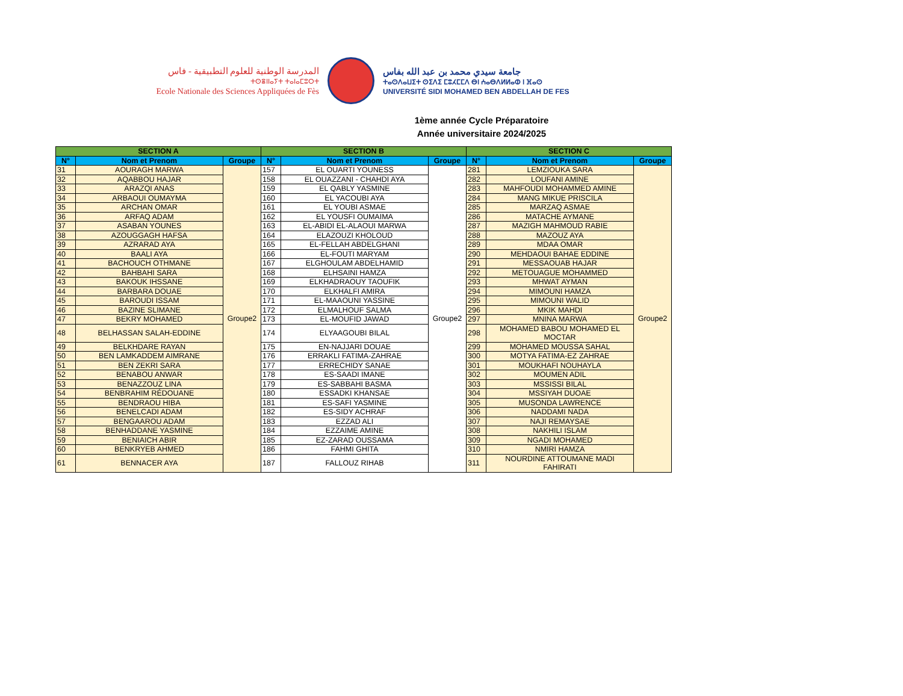المدرسة الوطنية للعلوم التطبيقية - فاس
ⵜⵙⴻⵏⵏⴰⵢⵜ ⵜⴰⵏⴰⵎⵓⵔⵜ
Ecole Nationale des Sciences Appliquées de Fès
جامعة سيدي محمد بن عبد الله بفاس
ⵜⴰⵙⴷⴰⵡⵉⵜ ⵙⵉⴷⵉ ⵎⵓⵃⵎⵎⴷ ⴱⵏ ⵄⴰⴱⴷⵍⵍⴰⵀ ⵏ ⴼⴰⵙ
UNIVERSITÉ SIDI MOHAMED BEN ABDELLAH DE FES
1ème année Cycle Préparatoire
Année universitaire 2024/2025
| SECTION A | | | SECTION B | | | SECTION C | | |
| --- | --- | --- | --- | --- | --- | --- | --- | --- |
| N° | Nom et Prenom | Groupe | N° | Nom et Prenom | Groupe | N° | Nom et Prenom | Groupe |
| 31 | AOURAGH MARWA | Groupe2 | 157 | EL OUARTI YOUNESS | Groupe2 | 281 | LEMZIOUKA SARA | Groupe2 |
| 32 | AQABBOU HAJAR | | 158 | EL OUAZZANI - CHAHDI AYA | | 282 | LOUFANI AMINE | |
| 33 | ARAZQI ANAS | | 159 | EL QABLY YASMINE | | 283 | MAHFOUDI MOHAMMED AMINE | |
| 34 | ARBAOUI OUMAYMA | | 160 | EL YACOUBI AYA | | 284 | MANG MIKUE PRISCILA | |
| 35 | ARCHAN OMAR | | 161 | EL YOUBI ASMAE | | 285 | MARZAQ ASMAE | |
| 36 | ARFAQ ADAM | | 162 | EL YOUSFI OUMAIMA | | 286 | MATACHE AYMANE | |
| 37 | ASABAN YOUNES | | 163 | EL-ABIDI EL-ALAOUI MARWA | | 287 | MAZIGH MAHMOUD RABIE | |
| 38 | AZOUGGAGH HAFSA | | 164 | ELAZOUZI KHOLOUD | | 288 | MAZOUZ AYA | |
| 39 | AZRARAD AYA | | 165 | EL-FELLAH ABDELGHANI | | 289 | MDAA OMAR | |
| 40 | BAALI AYA | | 166 | EL-FOUTI MARYAM | | 290 | MEHDAOUI BAHAE EDDINE | |
| 41 | BACHOUCH OTHMANE | | 167 | ELGHOULAM ABDELHAMID | | 291 | MESSAOUAB HAJAR | |
| 42 | BAHBAHI SARA | | 168 | ELHSAINI HAMZA | | 292 | METOUAGUE MOHAMMED | |
| 43 | BAKOUK IHSSANE | | 169 | ELKHADRAOUY TAOUFIK | | 293 | MHWAT AYMAN | |
| 44 | BARBARA DOUAE | | 170 | ELKHALFI AMIRA | | 294 | MIMOUNI HAMZA | |
| 45 | BAROUDI ISSAM | | 171 | EL-MAAOUNI YASSINE | | 295 | MIMOUNI WALID | |
| 46 | BAZINE SLIMANE | | 172 | ELMALHOUF SALMA | | 296 | MKIK MAHDI | |
| 47 | BEKRY MOHAMED | | 173 | EL-MOUFID JAWAD | | 297 | MNINA MARWA | |
| 48 | BELHASSAN SALAH-EDDINE | | 174 | ELYAAGOUBI BILAL | | 298 | MOHAMED BABOU MOHAMED EL MOCTAR | |
| 49 | BELKHDARE RAYAN | | 175 | EN-NAJJARI DOUAE | | 299 | MOHAMED MOUSSA SAHAL | |
| 50 | BEN LAMKADDEM AIMRANE | | 176 | ERRAKLI FATIMA-ZAHRAE | | 300 | MOTYA FATIMA-EZ ZAHRAE | |
| 51 | BEN ZEKRI SARA | | 177 | ERRECHIDY SANAE | | 301 | MOUKHAFI NOUHAYLA | |
| 52 | BENABOU ANWAR | | 178 | ES-SAADI IMANE | | 302 | MOUMEN ADIL | |
| 53 | BENAZZOUZ LINA | | 179 | ES-SABBAHI BASMA | | 303 | MSSISSI BILAL | |
| 54 | BENBRAHIM RÉDOUANE | | 180 | ESSADKI KHANSAE | | 304 | MSSIYAH DUOAE | |
| 55 | BENDRAOU HIBA | | 181 | ES-SAFI YASMINE | | 305 | MUSONDA LAWRENCE | |
| 56 | BENELCADI ADAM | | 182 | ES-SIDY ACHRAF | | 306 | NADDAMI NADA | |
| 57 | BENGAAROU ADAM | | 183 | EZZAD ALI | | 307 | NAJI REMAYSAE | |
| 58 | BENHADDANE YASMINE | | 184 | EZZAIME AMINE | | 308 | NAKHILI ISLAM | |
| 59 | BENIAICH ABIR | | 185 | EZ-ZARAD OUSSAMA | | 309 | NGADI MOHAMED | |
| 60 | BENKRYEB AHMED | | 186 | FAHMI GHITA | | 310 | NMIRI HAMZA | |
| 61 | BENNACER AYA | | 187 | FALLOUZ RIHAB | | 311 | NOURDINE ATTOUMANE MADI FAHIRATI | |